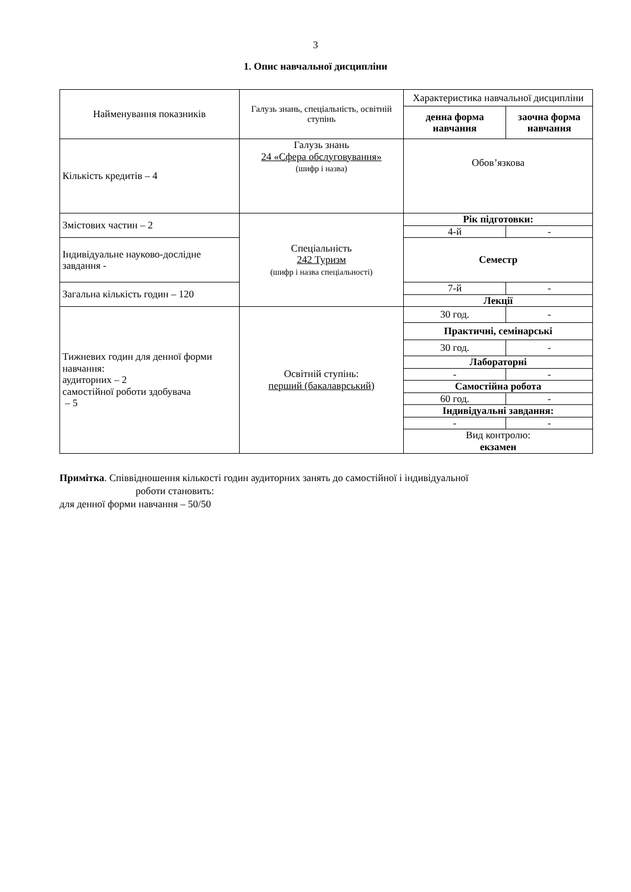3
1. Опис навчальної дисципліни
| Найменування показників | Галузь знань, спеціальність, освітній ступінь | Характеристика навчальної дисципліни | |
| | | денна форма навчання | заочна форма навчання |
| Кількість кредитів – 4 | Галузь знань 24 «Сфера обслуговування» (шифр і назва) | Обов’язкова | |
| Змістових частин – 2 | Спеціальність 242 Туризм (шифр і назва спеціальності) | Рік підготовки: | |
| | | 4-й | - |
| | | Семестр | |
| Індивідуальне науково-дослідне завдання - | | | |
| Загальна кількість годин – 120 | | 7-й | - |
| | | Лекції | |
| Тижневих годин для денної форми навчання: аудиторних – 2 самостійної роботи здобувача – 5 | Освітній ступінь: перший (бакалаврський) | 30 год. | - |
| | | Практичні, семінарські | |
| | | 30 год. | - |
| | | Лабораторні | |
| | | - | - |
| | | Самостійна робота | |
| | | 60 год. | - |
| | | Індивідуальні завдання: | |
| | | - | - |
| | | Вид контролю: екзамен | |
Примітка. Співвідношення кількості годин аудиторних занять до самостійної і індивідуальної
роботи становить:
для денної форми навчання – 50/50